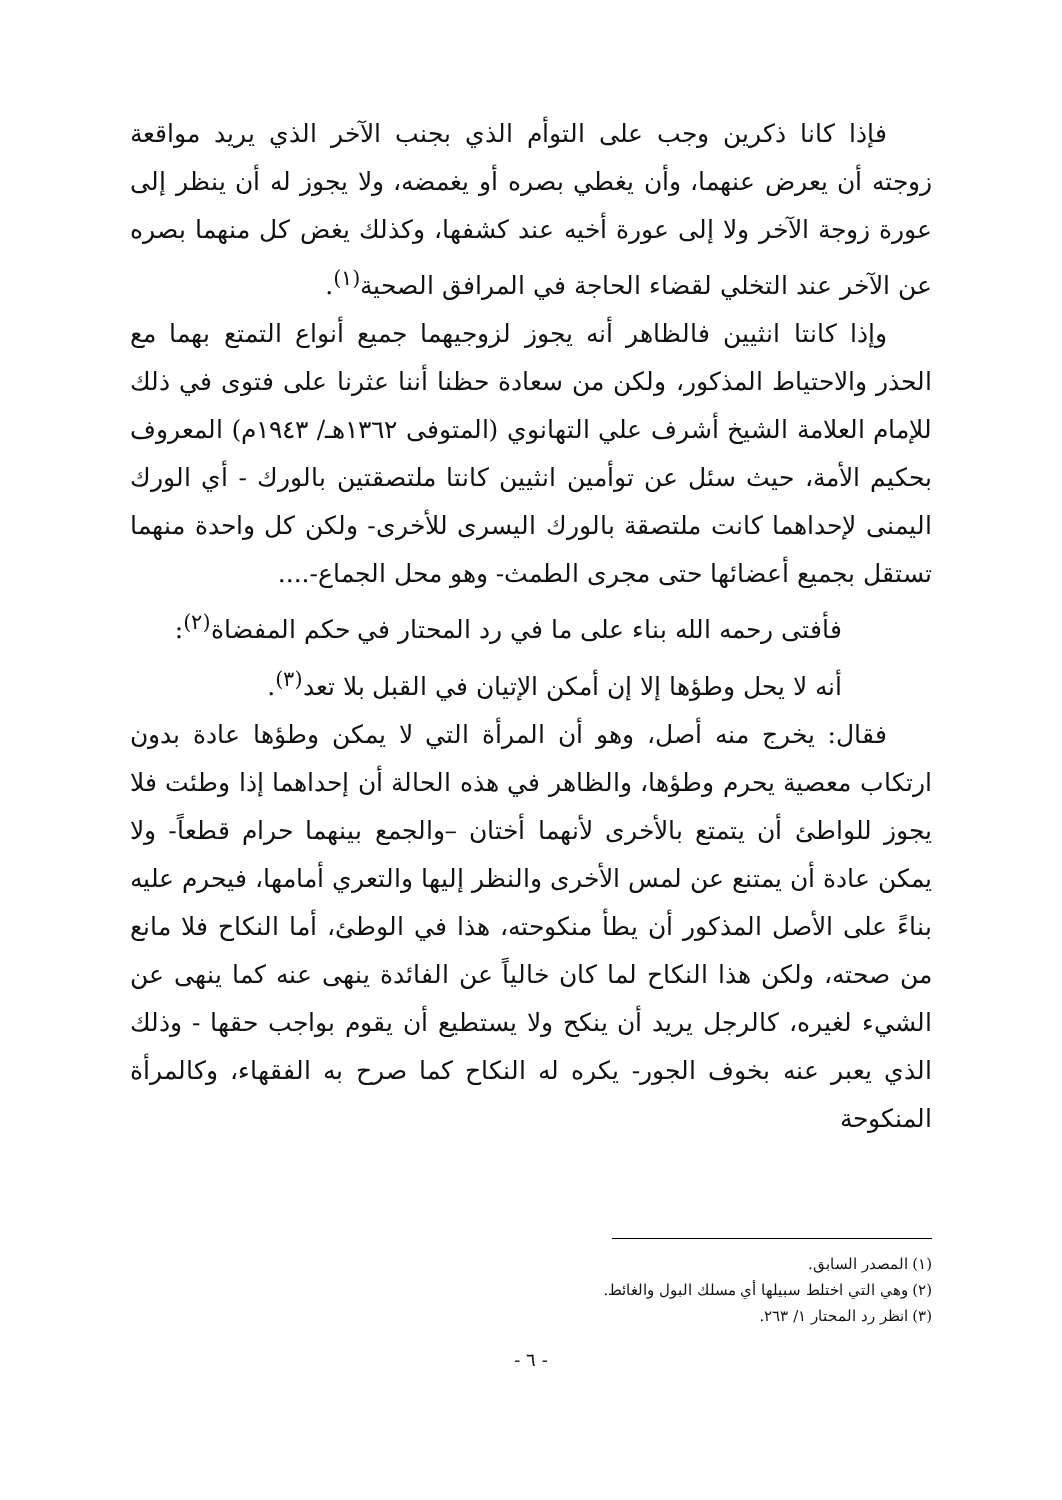فإذا كانا ذكرين وجب على التوأم الذي بجنب الآخر الذي يريد مواقعة زوجته أن يعرض عنهما، وأن يغطي بصره أو يغمضه، ولا يجوز له أن ينظر إلى عورة زوجة الآخر ولا إلى عورة أخيه عند كشفها، وكذلك يغض كل منهما بصره عن الآخر عند التخلي لقضاء الحاجة في المرافق الصحية<sup>(١)</sup>.
وإذا كانتا انثيين فالظاهر أنه يجوز لزوجيهما جميع أنواع التمتع بهما مع الحذر والاحتياط المذكور، ولكن من سعادة حظنا أننا عثرنا على فتوى في ذلك للإمام العلامة الشيخ أشرف علي التهانوي (المتوفى ١٣٦٢هـ/ ١٩٤٣م) المعروف بحكيم الأمة، حيث سئل عن توأمين انثيين كانتا ملتصقتين بالورك - أي الورك اليمنى لإحداهما كانت ملتصقة بالورك اليسرى للأخرى- ولكن كل واحدة منهما تستقل بجميع أعضائها حتى مجرى الطمث- وهو محل الجماع-....
فأفتى رحمه الله بناء على ما في رد المحتار في حكم المفضاة<sup>(٢)</sup>:
أنه لا يحل وطؤها إلا إن أمكن الإتيان في القبل بلا تعد<sup>(٣)</sup>.
فقال: يخرج منه أصل، وهو أن المرأة التي لا يمكن وطؤها عادة بدون ارتكاب معصية يحرم وطؤها، والظاهر في هذه الحالة أن إحداهما إذا وطئت فلا يجوز للواطئ أن يتمتع بالأخرى لأنهما أختان –والجمع بينهما حرام قطعاً- ولا يمكن عادة أن يمتنع عن لمس الأخرى والنظر إليها والتعري أمامها، فيحرم عليه بناءً على الأصل المذكور أن يطأ منكوحته، هذا في الوطئ، أما النكاح فلا مانع من صحته، ولكن هذا النكاح لما كان خالياً عن الفائدة ينهى عنه كما ينهى عن الشيء لغيره، كالرجل يريد أن ينكح ولا يستطيع أن يقوم بواجب حقها - وذلك الذي يعبر عنه بخوف الجور- يكره له النكاح كما صرح به الفقهاء، وكالمرأة المنكوحة
(١) المصدر السابق.
(٢) وهي التي اختلط سبيلها أي مسلك البول والغائط.
(٣) انظر رد المحتار ١/ ٢٦٣.
- ٦ -